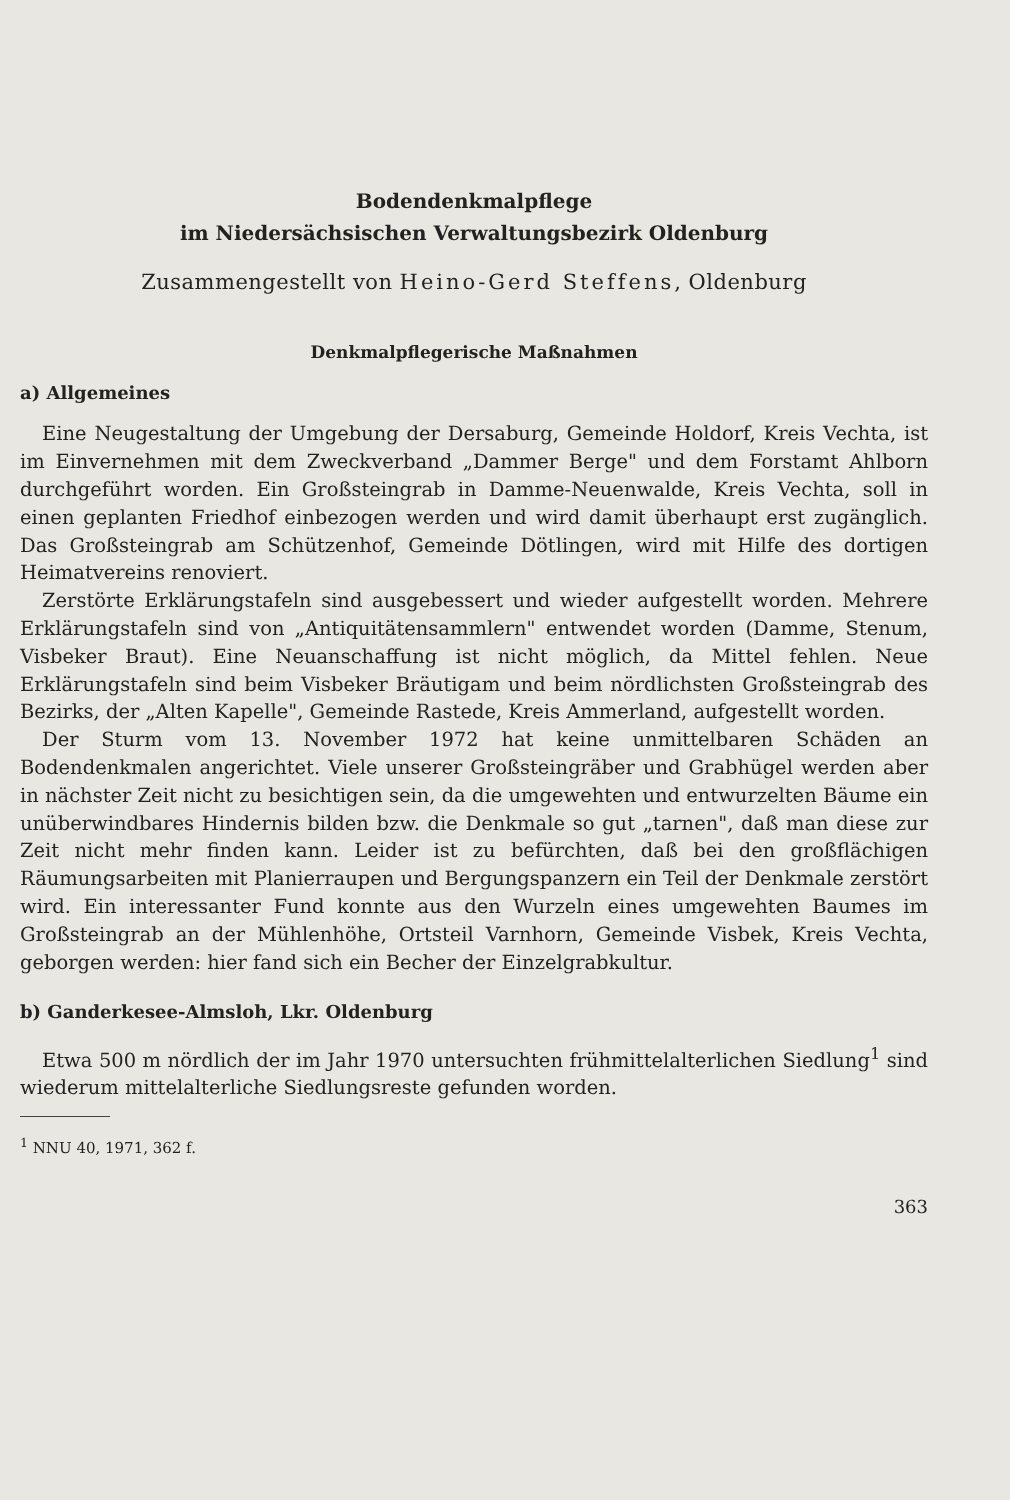Bodendenkmalpflege
im Niedersächsischen Verwaltungsbezirk Oldenburg
Zusammengestellt von Heino-Gerd Steffens, Oldenburg
Denkmalpflegerische Maßnahmen
a) Allgemeines
Eine Neugestaltung der Umgebung der Dersaburg, Gemeinde Holdorf, Kreis Vechta, ist im Einvernehmen mit dem Zweckverband „Dammer Berge" und dem Forstamt Ahlborn durchgeführt worden. Ein Großsteingrab in Damme-Neuenwalde, Kreis Vechta, soll in einen geplanten Friedhof einbezogen werden und wird damit überhaupt erst zugänglich. Das Großsteingrab am Schützenhof, Gemeinde Dötlingen, wird mit Hilfe des dortigen Heimatvereins renoviert.
Zerstörte Erklärungstafeln sind ausgebessert und wieder aufgestellt worden. Mehrere Erklärungstafeln sind von „Antiquitätensammlern" entwendet worden (Damme, Stenum, Visbeker Braut). Eine Neuanschaffung ist nicht möglich, da Mittel fehlen. Neue Erklärungstafeln sind beim Visbeker Bräutigam und beim nördlichsten Großsteingrab des Bezirks, der „Alten Kapelle", Gemeinde Rastede, Kreis Ammerland, aufgestellt worden.
Der Sturm vom 13. November 1972 hat keine unmittelbaren Schäden an Bodendenkmalen angerichtet. Viele unserer Großsteingräber und Grabhügel werden aber in nächster Zeit nicht zu besichtigen sein, da die umgewehten und entwurzelten Bäume ein unüberwindbares Hindernis bilden bzw. die Denkmale so gut „tarnen", daß man diese zur Zeit nicht mehr finden kann. Leider ist zu befürchten, daß bei den großflächigen Räumungsarbeiten mit Planierraupen und Bergungspanzern ein Teil der Denkmale zerstört wird. Ein interessanter Fund konnte aus den Wurzeln eines umgewehten Baumes im Großsteingrab an der Mühlenhöhe, Ortsteil Varnhorn, Gemeinde Visbek, Kreis Vechta, geborgen werden: hier fand sich ein Becher der Einzelgrabkultur.
b) Ganderkesee-Almsloh, Lkr. Oldenburg
Etwa 500 m nördlich der im Jahr 1970 untersuchten frühmittelalterlichen Siedlung<sup>1</sup> sind wiederum mittelalterliche Siedlungsreste gefunden worden.
<sup>1</sup> NNU 40, 1971, 362 f.
363